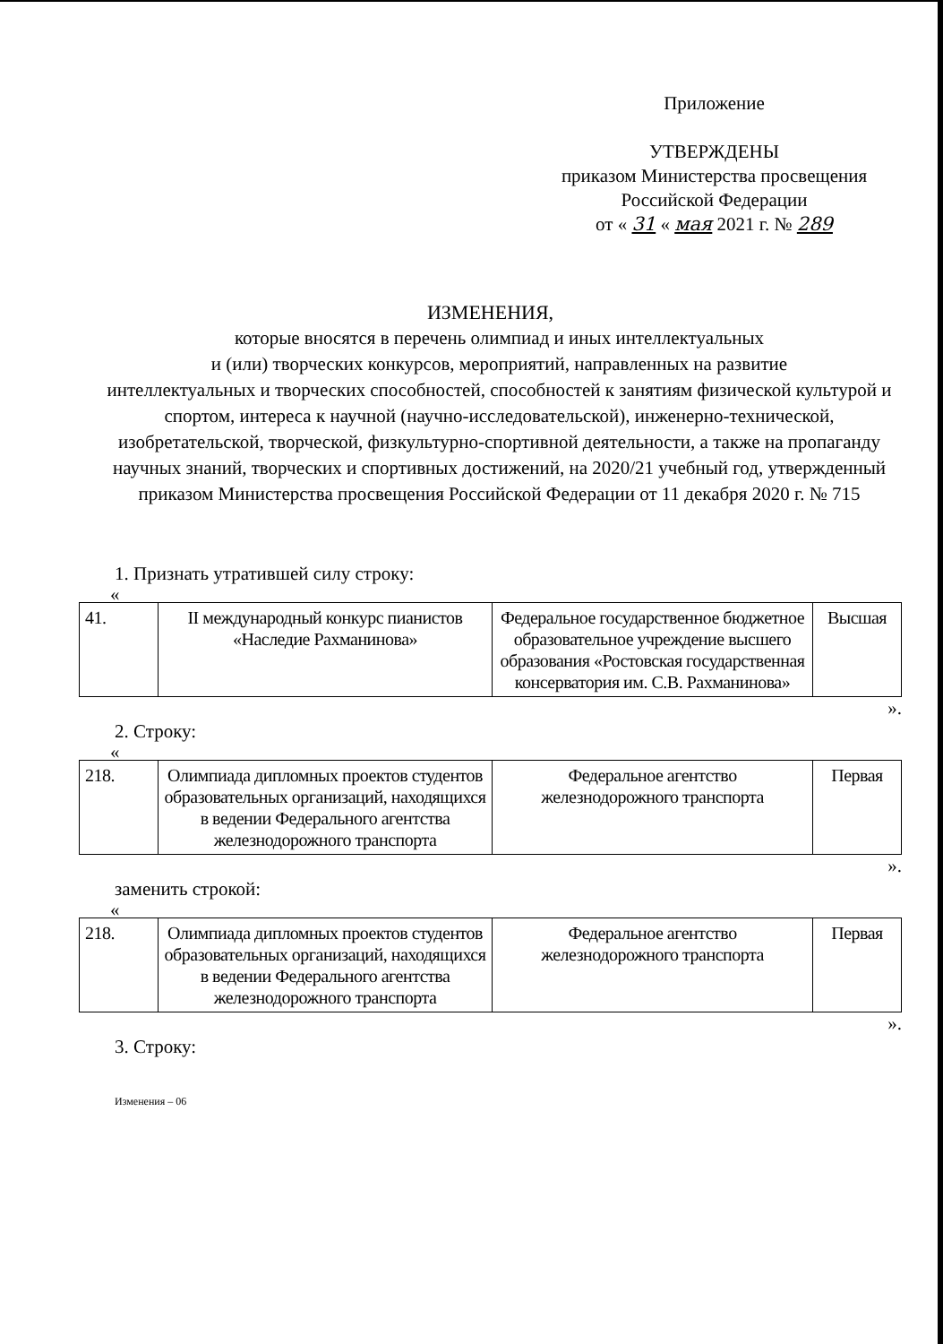Приложение
УТВЕРЖДЕНЫ
приказом Министерства просвещения
Российской Федерации
от « 31 « мая 2021 г. № 289
ИЗМЕНЕНИЯ,
которые вносятся в перечень олимпиад и иных интеллектуальных
и (или) творческих конкурсов, мероприятий, направленных на развитие
интеллектуальных и творческих способностей, способностей к занятиям физической культурой и спортом, интереса к научной (научно-исследовательской), инженерно-технической, изобретательской, творческой, физкультурно-спортивной деятельности, а также на пропаганду научных знаний, творческих и спортивных достижений, на 2020/21 учебный год, утвержденный приказом Министерства просвещения Российской Федерации от 11 декабря 2020 г. № 715
1. Признать утратившей силу строку:
«
| 41. | II международный конкурс пианистов «Наследие Рахманинова» | Федеральное государственное бюджетное образовательное учреждение высшего образования «Ростовская государственная консерватория им. С.В. Рахманинова» | Высшая |
».
2. Строку:
«
| 218. | Олимпиада дипломных проектов студентов образовательных организаций, находящихся в ведении Федерального агентства железнодорожного транспорта | Федеральное агентство железнодорожного транспорта | Первая |
».
заменить строкой:
«
| 218. | Олимпиада дипломных проектов студентов образовательных организаций, находящихся в ведении Федерального агентства железнодорожного транспорта | Федеральное агентство железнодорожного транспорта | Первая |
».
3. Строку:
Изменения – 06